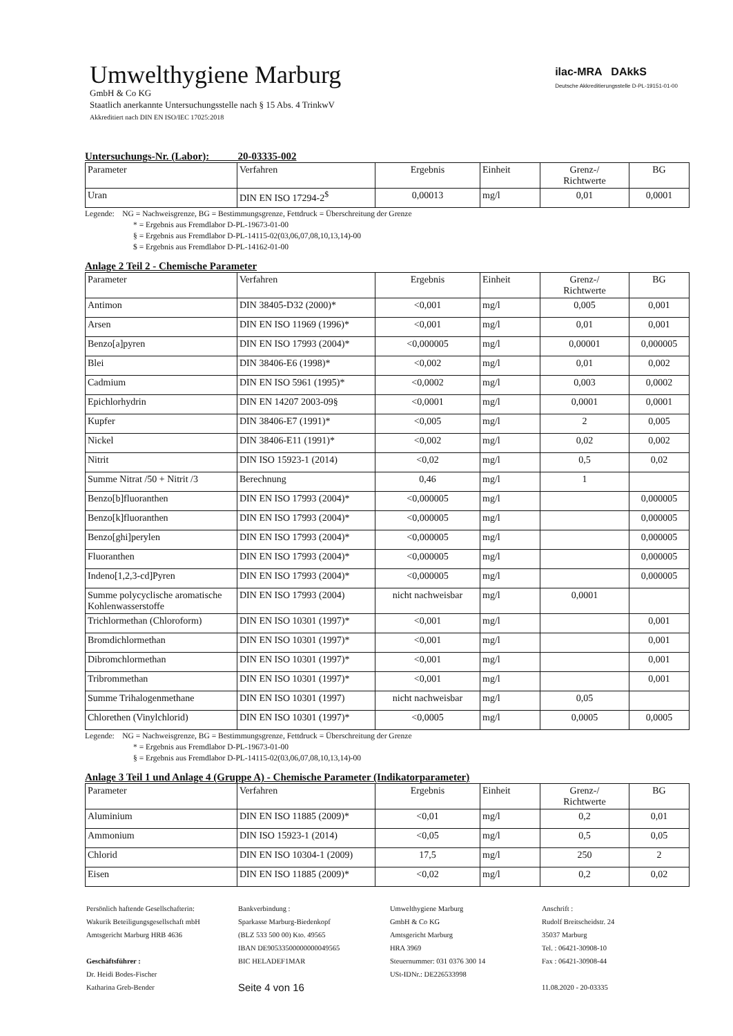ilac-MRA DAkkS
Deutsche Akkreditierungsstelle D-PL-19151-01-00
Umwelthygiene Marburg
GmbH & Co KG
Staatlich anerkannte Untersuchungsstelle nach § 15 Abs. 4 TrinkwV
Akkreditiert nach DIN EN ISO/IEC 17025:2018
Untersuchungs-Nr. (Labor): 20-03335-002
| Parameter | Verfahren | Ergebnis | Einheit | Grenz-/ Richtwerte | BG |
| --- | --- | --- | --- | --- | --- |
| Uran | DIN EN ISO 17294-2<sup>$</sup> | 0,00013 | mg/l | 0,01 | 0,0001 |
Legende: NG = Nachweisgrenze, BG = Bestimmungsgrenze, Fettdruck = Überschreitung der Grenze
* = Ergebnis aus Fremdlabor D-PL-19673-01-00
§ = Ergebnis aus Fremdlabor D-PL-14115-02(03,06,07,08,10,13,14)-00
$ = Ergebnis aus Fremdlabor D-PL-14162-01-00
Anlage 2 Teil 2 - Chemische Parameter
| Parameter | Verfahren | Ergebnis | Einheit | Grenz-/ Richtwerte | BG |
| --- | --- | --- | --- | --- | --- |
| Antimon | DIN 38405-D32 (2000)* | <0,001 | mg/l | 0,005 | 0,001 |
| Arsen | DIN EN ISO 11969 (1996)* | <0,001 | mg/l | 0,01 | 0,001 |
| Benzo[a]pyren | DIN EN ISO 17993 (2004)* | <0,000005 | mg/l | 0,00001 | 0,000005 |
| Blei | DIN 38406-E6 (1998)* | <0,002 | mg/l | 0,01 | 0,002 |
| Cadmium | DIN EN ISO 5961 (1995)* | <0,0002 | mg/l | 0,003 | 0,0002 |
| Epichlorhydrin | DIN EN 14207 2003-09§ | <0,0001 | mg/l | 0,0001 | 0,0001 |
| Kupfer | DIN 38406-E7 (1991)* | <0,005 | mg/l | 2 | 0,005 |
| Nickel | DIN 38406-E11 (1991)* | <0,002 | mg/l | 0,02 | 0,002 |
| Nitrit | DIN ISO 15923-1 (2014) | <0,02 | mg/l | 0,5 | 0,02 |
| Summe Nitrat /50 + Nitrit /3 | Berechnung | 0,46 | mg/l | 1 | |
| Benzo[b]fluoranthen | DIN EN ISO 17993 (2004)* | <0,000005 | mg/l | | 0,000005 |
| Benzo[k]fluoranthen | DIN EN ISO 17993 (2004)* | <0,000005 | mg/l | | 0,000005 |
| Benzo[ghi]perylen | DIN EN ISO 17993 (2004)* | <0,000005 | mg/l | | 0,000005 |
| Fluoranthen | DIN EN ISO 17993 (2004)* | <0,000005 | mg/l | | 0,000005 |
| Indeno[1,2,3-cd]Pyren | DIN EN ISO 17993 (2004)* | <0,000005 | mg/l | | 0,000005 |
| Summe polycyclische aromatische Kohlenwasserstoffe | DIN EN ISO 17993 (2004) | nicht nachweisbar | mg/l | 0,0001 | |
| Trichlormethan (Chloroform) | DIN EN ISO 10301 (1997)* | <0,001 | mg/l | | 0,001 |
| Bromdichlormethan | DIN EN ISO 10301 (1997)* | <0,001 | mg/l | | 0,001 |
| Dibromchlormethan | DIN EN ISO 10301 (1997)* | <0,001 | mg/l | | 0,001 |
| Tribrommethan | DIN EN ISO 10301 (1997)* | <0,001 | mg/l | | 0,001 |
| Summe Trihalogenmethane | DIN EN ISO 10301 (1997) | nicht nachweisbar | mg/l | 0,05 | |
| Chlorethen (Vinylchlorid) | DIN EN ISO 10301 (1997)* | <0,0005 | mg/l | 0,0005 | 0,0005 |
Legende: NG = Nachweisgrenze, BG = Bestimmungsgrenze, Fettdruck = Überschreitung der Grenze
* = Ergebnis aus Fremdlabor D-PL-19673-01-00
§ = Ergebnis aus Fremdlabor D-PL-14115-02(03,06,07,08,10,13,14)-00
Anlage 3 Teil 1 und Anlage 4 (Gruppe A) - Chemische Parameter (Indikatorparameter)
| Parameter | Verfahren | Ergebnis | Einheit | Grenz-/ Richtwerte | BG |
| --- | --- | --- | --- | --- | --- |
| Aluminium | DIN EN ISO 11885 (2009)* | <0,01 | mg/l | 0,2 | 0,01 |
| Ammonium | DIN ISO 15923-1 (2014) | <0,05 | mg/l | 0,5 | 0,05 |
| Chlorid | DIN EN ISO 10304-1 (2009) | 17,5 | mg/l | 250 | 2 |
| Eisen | DIN EN ISO 11885 (2009)* | <0,02 | mg/l | 0,2 | 0,02 |
Persönlich haftende Gesellschafterin:
Wakurik Beteiligungsgesellschaft mbH
Amtsgericht Marburg HRB 4636
Geschäftsführer :
Dr. Heidi Bodes-Fischer
Katharina Greb-Bender
Bankverbindung :
Sparkasse Marburg-Biedenkopf
(BLZ 533 500 00) Kto. 49565
IBAN DE90533500000000049565
BIC HELADEF1MAR
Seite 4 von 16
Umwelthygiene Marburg
GmbH & Co KG
Amtsgericht Marburg
HRA 3969
Steuernummer: 031 0376 300 14
USt-IDNr.: DE226533998
Anschrift :
Rudolf Breitscheidstr. 24
35037 Marburg
Tel. : 06421-30908-10
Fax : 06421-30908-44
11.08.2020 - 20-03335